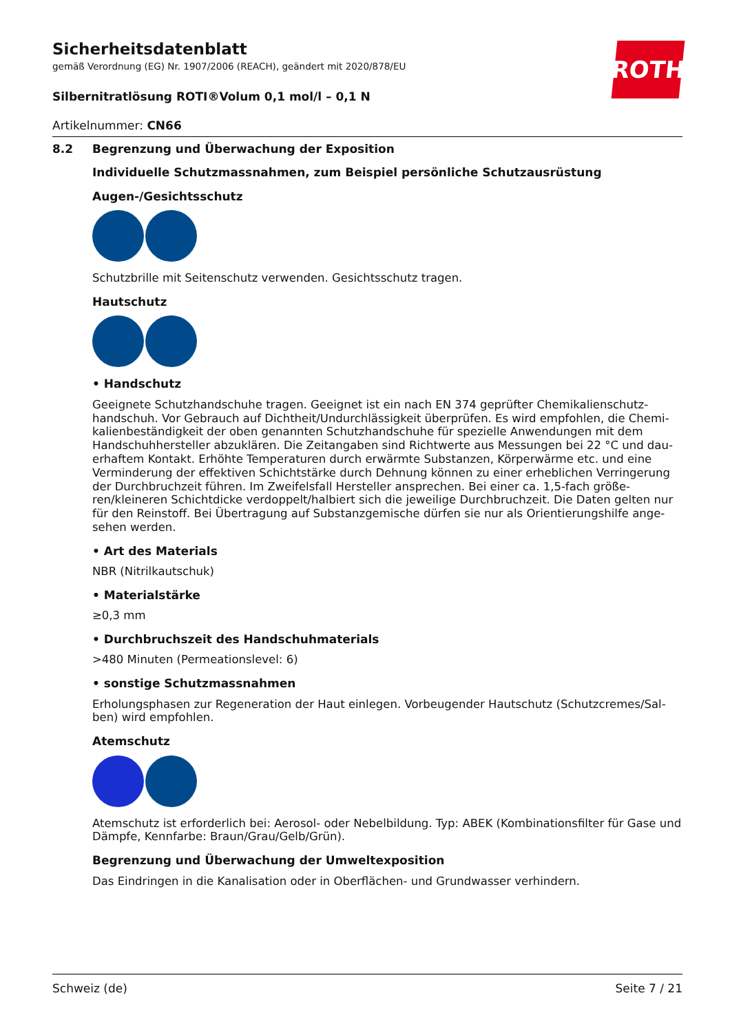Sicherheitsdatenblatt
gemäß Verordnung (EG) Nr. 1907/2006 (REACH), geändert mit 2020/878/EU
Silbernitratlösung ROTI®Volum 0,1 mol/l – 0,1 N
Artikelnummer: CN66
ROTH
8.2 Begrenzung und Überwachung der Exposition
Individuelle Schutzmassnahmen, zum Beispiel persönliche Schutzausrüstung
Augen-/Gesichtsschutz
Schutzbrille mit Seitenschutz verwenden. Gesichtsschutz tragen.
Hautschutz
• Handschutz
Geeignete Schutzhandschuhe tragen. Geeignet ist ein nach EN 374 geprüfter Chemikalienschutz­handschuh. Vor Gebrauch auf Dichtheit/Undurchlässigkeit überprüfen. Es wird empfohlen, die Chemi­kalienbeständigkeit der oben genannten Schutzhandschuhe für spezielle Anwendungen mit dem Handschuhhersteller abzuklären. Die Zeitangaben sind Richtwerte aus Messungen bei 22 °C und dau­erhaftem Kontakt. Erhöhte Temperaturen durch erwärmte Substanzen, Körperwärme etc. und eine Verminderung der effektiven Schichtstärke durch Dehnung können zu einer erheblichen Verringe­rung der Durchbruchzeit führen. Im Zweifelsfall Hersteller ansprechen. Bei einer ca. 1,5-fach größe­ren/kleineren Schichtdicke verdoppelt/halbiert sich die jeweilige Durchbruchzeit. Die Daten gelten nur für den Reinstoff. Bei Übertragung auf Substanzgemische dürfen sie nur als Orientierungshilfe ange­sehen werden.
• Art des Materials
NBR (Nitrilkautschuk)
• Materialstärke
≥0,3 mm
• Durchbruchszeit des Handschuhmaterials
>480 Minuten (Permeationslevel: 6)
• sonstige Schutzmassnahmen
Erholungsphasen zur Regeneration der Haut einlegen. Vorbeugender Hautschutz (Schutzcremes/Sal­ben) wird empfohlen.
Atemschutz
Atemschutz ist erforderlich bei: Aerosol- oder Nebelbildung. Typ: ABEK (Kombinationsfilter für Gase und Dämpfe, Kennfarbe: Braun/Grau/Gelb/Grün).
Begrenzung und Überwachung der Umweltexposition
Das Eindringen in die Kanalisation oder in Oberflächen- und Grundwasser verhindern.
Schweiz (de) Seite 7 / 21